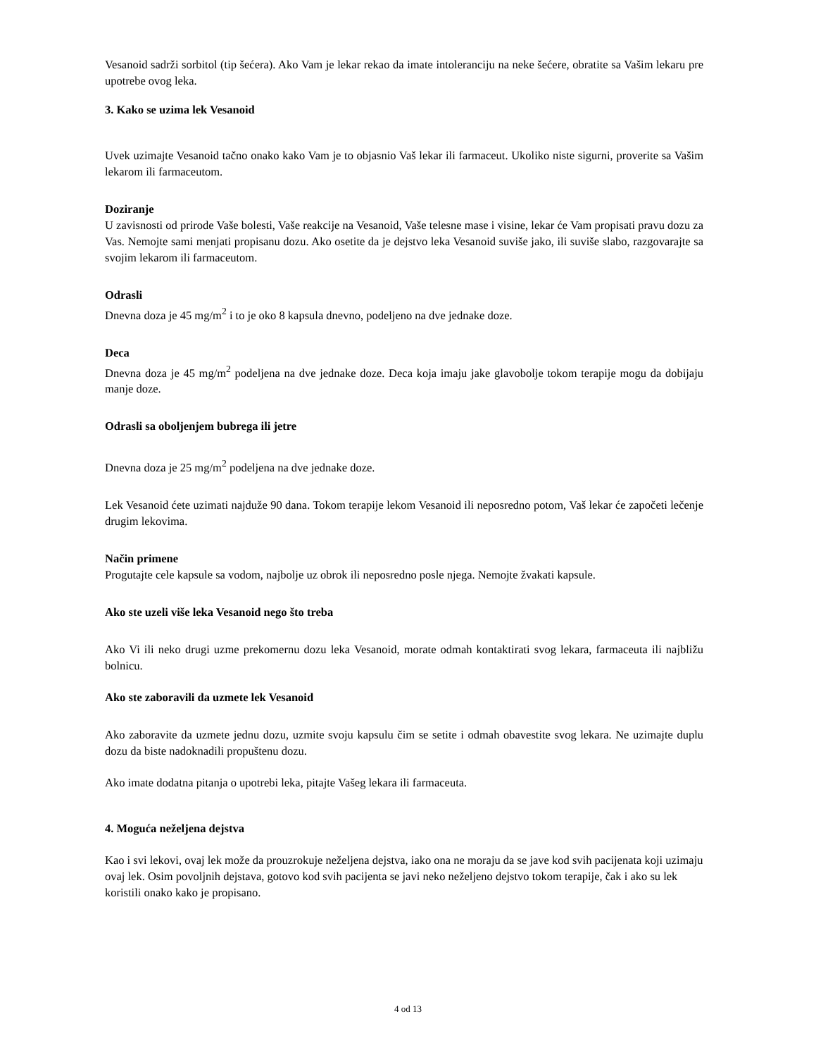Vesanoid sadrži sorbitol (tip šećera). Ako Vam je lekar rekao da imate intoleranciju na neke šećere, obratite sa Vašim lekaru pre upotrebe ovog leka.
3. Kako se uzima lek Vesanoid
Uvek uzimajte Vesanoid tačno onako kako Vam je to objasnio Vaš lekar ili farmaceut. Ukoliko niste sigurni, proverite sa Vašim lekarom ili farmaceutom.
Doziranje
U zavisnosti od prirode Vaše bolesti, Vaše reakcije na Vesanoid, Vaše telesne mase i visine, lekar će Vam propisati pravu dozu za Vas. Nemojte sami menjati propisanu dozu. Ako osetite da je dejstvo leka Vesanoid suviše jako, ili suviše slabo, razgovarajte sa svojim lekarom ili farmaceutom.
Odrasli
Dnevna doza je 45 mg/m<sup>2</sup> i to je oko 8 kapsula dnevno, podeljeno na dve jednake doze.
Deca
Dnevna doza je 45 mg/m<sup>2</sup> podeljena na dve jednake doze. Deca koja imaju jake glavobolje tokom terapije mogu da dobijaju manje doze.
Odrasli sa oboljenjem bubrega ili jetre
Dnevna doza je 25 mg/m<sup>2</sup> podeljena na dve jednake doze.
Lek Vesanoid ćete uzimati najduže 90 dana. Tokom terapije lekom Vesanoid ili neposredno potom, Vaš lekar će započeti lečenje drugim lekovima.
Način primene
Progutajte cele kapsule sa vodom, najbolje uz obrok ili neposredno posle njega. Nemojte žvakati kapsule.
Ako ste uzeli više leka Vesanoid nego što treba
Ako Vi ili neko drugi uzme prekomernu dozu leka Vesanoid, morate odmah kontaktirati svog lekara, farmaceuta ili najbližu bolnicu.
Ako ste zaboravili da uzmete lek Vesanoid
Ako zaboravite da uzmete jednu dozu, uzmite svoju kapsulu čim se setite i odmah obavestite svog lekara. Ne uzimajte duplu dozu da biste nadoknadili propuštenu dozu.
Ako imate dodatna pitanja o upotrebi leka, pitajte Vašeg lekara ili farmaceuta.
4. Moguća neželjena dejstva
Kao i svi lekovi, ovaj lek može da prouzrokuje neželjena dejstva, iako ona ne moraju da se jave kod svih pacijenata koji uzimaju ovaj lek. Osim povoljnih dejstava, gotovo kod svih pacijenta se javi neko neželjeno dejstvo tokom terapije, čak i ako su lek koristili onako kako je propisano.
4 od 13